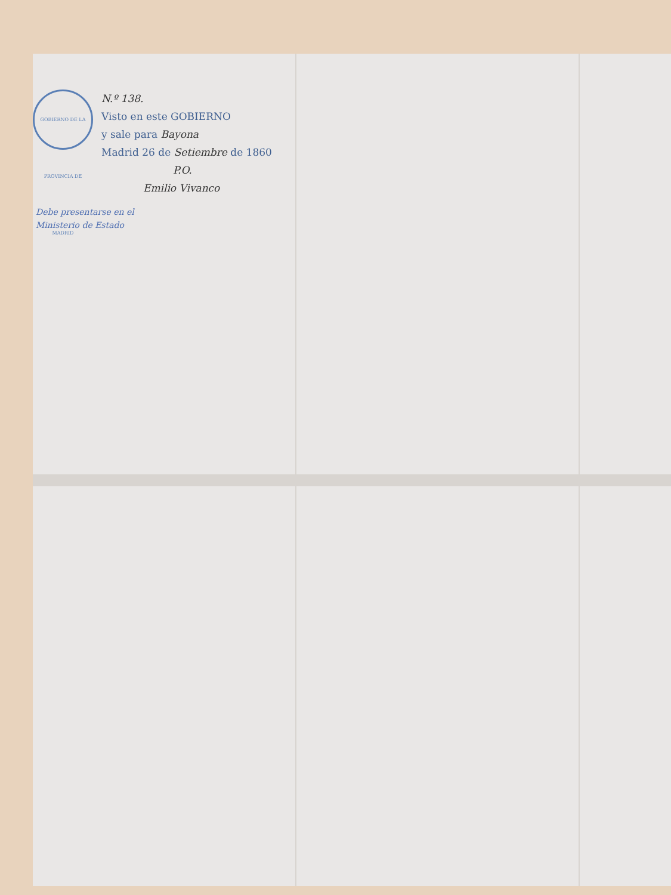GOBIERNO DE LA PROVINCIA DE MADRID
N.º 138.
Visto en este GOBIERNO
y sale para Bayona
Madrid 26 de Setiembre de 1860
P.O.
Emilio Vivanco
Debe presentarse en el
Ministerio de Estado